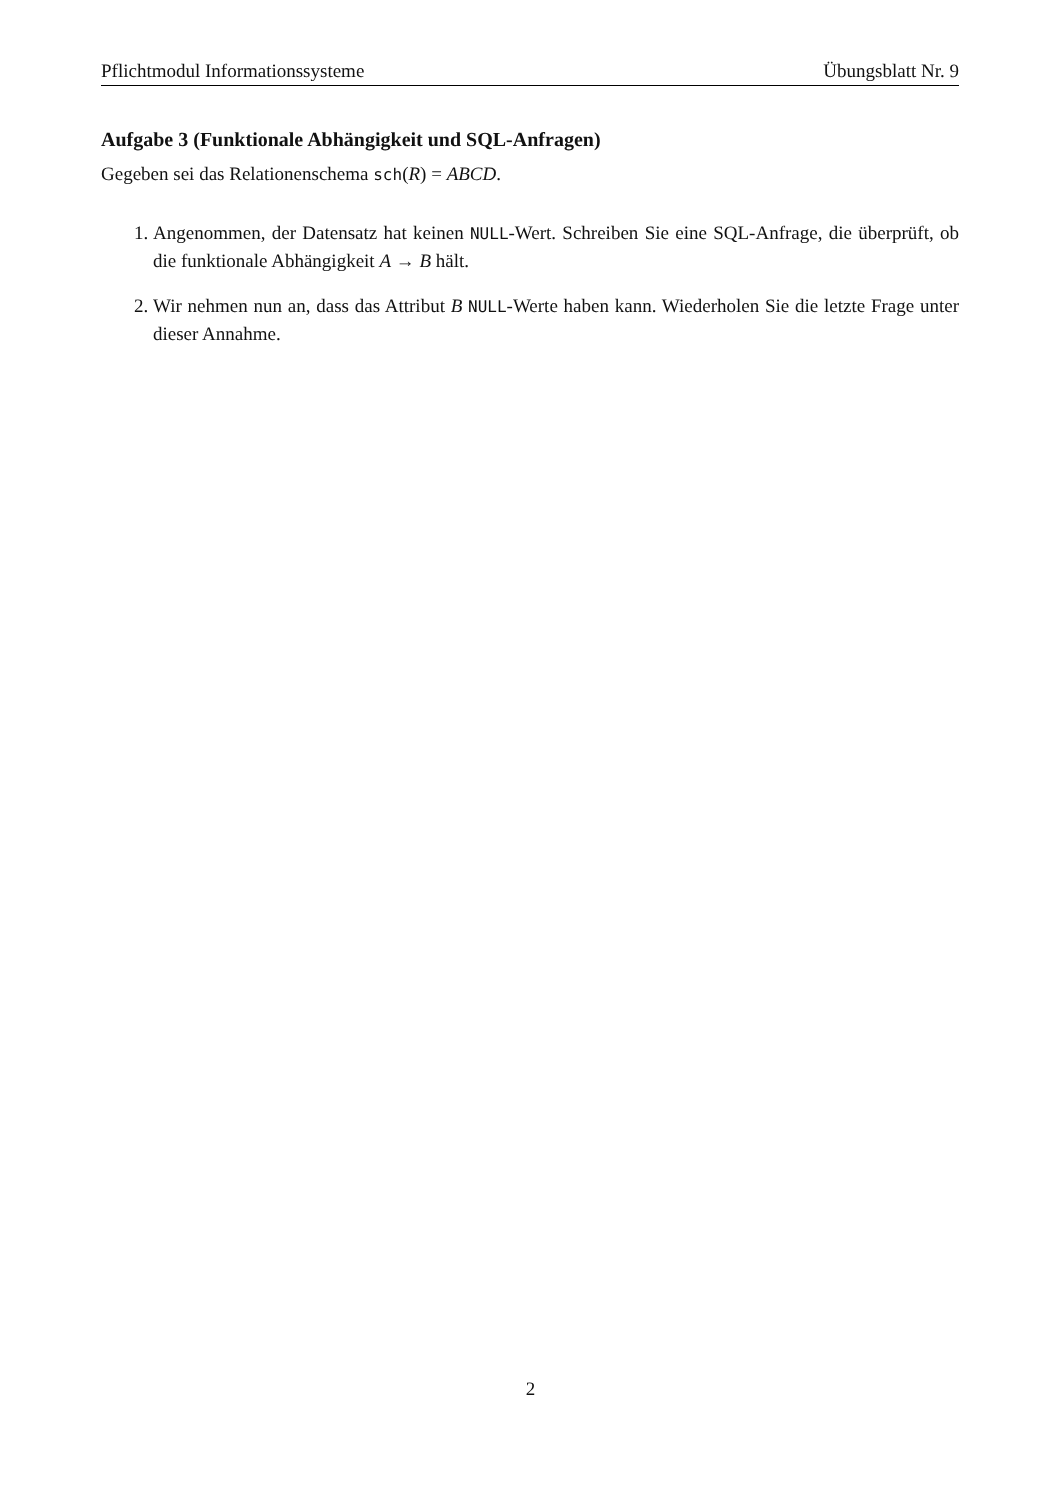Pflichtmodul Informationssysteme Übungsblatt Nr. 9
Aufgabe 3 (Funktionale Abhängigkeit und SQL-Anfragen)
Gegeben sei das Relationenschema sch(R) = ABCD.
1. Angenommen, der Datensatz hat keinen NULL-Wert. Schreiben Sie eine SQL-Anfrage, die überprüft, ob die funktionale Abhängigkeit A → B hält.
2. Wir nehmen nun an, dass das Attribut B NULL-Werte haben kann. Wiederholen Sie die letzte Frage unter dieser Annahme.
2